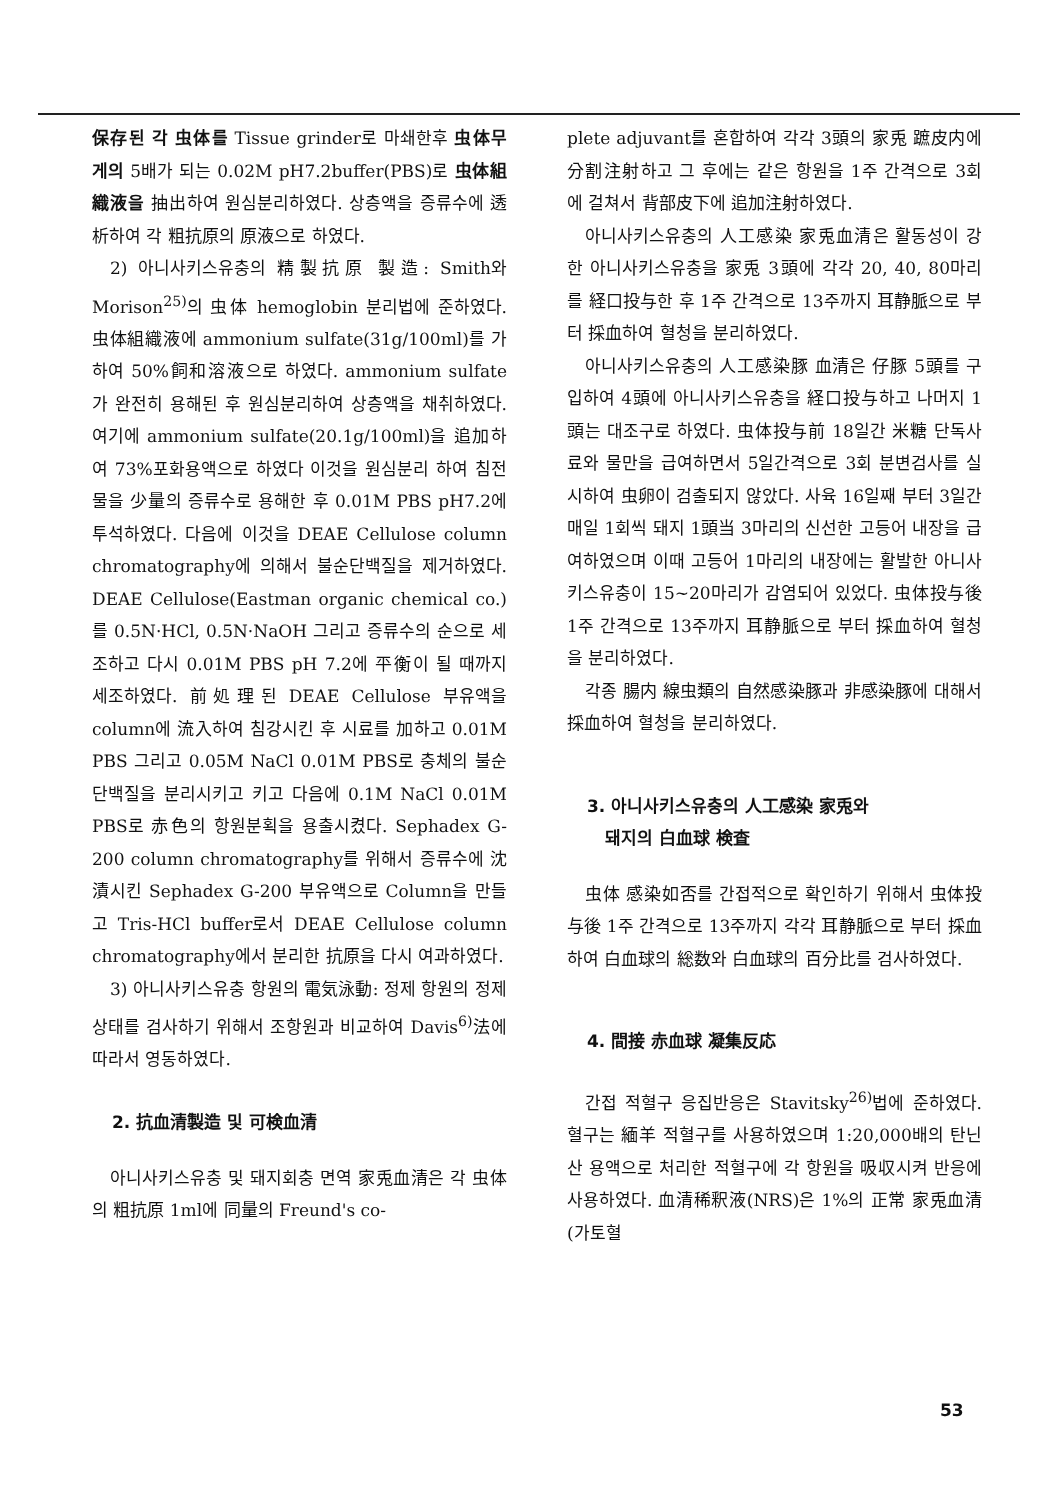保存된 각 虫体를 Tissue grinder로 마쇄한후 虫体무게의 5배가 되는 0.02M pH7.2buffer(PBS)로 虫体組織液을 抽出하여 원심분리하였다. 상층액을 증류수에 透析하여 각 粗抗原의 原液으로 하였다.
2) 아니사키스유충의 精製抗原 製造: Smith와 Morison<sup>25)</sup>의 虫体 hemoglobin 분리법에 준하였다. 虫体組織液에 ammonium sulfate(31g/100ml)를 가하여 50%飼和溶液으로 하였다. ammonium sulfate가 완전히 용해된 후 원심분리하여 상층액을 채취하였다. 여기에 ammonium sulfate(20.1g/100ml)을 追加하여 73%포화용액으로 하였다 이것을 원심분리 하여 침전물을 少量의 증류수로 용해한 후 0.01M PBS pH7.2에 투석하였다. 다음에 이것을 DEAE Cellulose column chromatography에 의해서 불순단백질을 제거하였다. DEAE Cellulose(Eastman organic chemical co.)를 0.5N·HCl, 0.5N·NaOH 그리고 증류수의 순으로 세조하고 다시 0.01M PBS pH 7.2에 平衡이 될 때까지 세조하였다. 前処理된 DEAE Cellulose 부유액을 column에 流入하여 침강시킨 후 시료를 加하고 0.01M PBS 그리고 0.05M NaCl 0.01M PBS로 충체의 불순 단백질을 분리시키고 키고 다음에 0.1M NaCl 0.01M PBS로 赤色의 항원분획을 용출시켰다. Sephadex G-200 column chromatography를 위해서 증류수에 沈漬시킨 Sephadex G-200 부유액으로 Column을 만들고 Tris-HCl buffer로서 DEAE Cellulose column chromatography에서 분리한 抗原을 다시 여과하였다.
3) 아니사키스유충 항원의 電気泳動: 정제 항원의 정제상태를 검사하기 위해서 조항원과 비교하여 Davis<sup>6)</sup>法에 따라서 영동하였다.
2. 抗血清製造 및 可検血清
아니사키스유충 및 돼지회충 면역 家兎血清은 각 虫体의 粗抗原 1ml에 同量의 Freund's co-
plete adjuvant를 혼합하여 각각 3頭의 家兎 蹠皮内에 分割注射하고 그 후에는 같은 항원을 1주 간격으로 3회에 걸쳐서 背部皮下에 追加注射하였다.
아니사키스유충의 人工感染 家兎血清은 활동성이 강한 아니사키스유충을 家兎 3頭에 각각 20, 40, 80마리를 経口投与한 후 1주 간격으로 13주까지 耳静脈으로 부터 採血하여 혈청을 분리하였다.
아니사키스유충의 人工感染豚 血清은 仔豚 5頭를 구입하여 4頭에 아니사키스유충을 経口投与하고 나머지 1頭는 대조구로 하였다. 虫体投与前 18일간 米糖 단독사료와 물만을 급여하면서 5일간격으로 3회 분변검사를 실시하여 虫卵이 검출되지 않았다. 사육 16일째 부터 3일간 매일 1회씩 돼지 1頭当 3마리의 신선한 고등어 내장을 급여하였으며 이때 고등어 1마리의 내장에는 활발한 아니사키스유충이 15~20마리가 감염되어 있었다. 虫体投与後 1주 간격으로 13주까지 耳静脈으로 부터 採血하여 혈청을 분리하였다.
각종 腸内 線虫類의 自然感染豚과 非感染豚에 대해서 採血하여 혈청을 분리하였다.
3. 아니사키스유충의 人工感染 家兎와
돼지의 白血球 検査
虫体 感染如否를 간접적으로 확인하기 위해서 虫体投与後 1주 간격으로 13주까지 각각 耳静脈으로 부터 採血하여 白血球의 総数와 白血球의 百分比를 검사하였다.
4. 間接 赤血球 凝集反応
간접 적혈구 응집반응은 Stavitsky<sup>26)</sup>법에 준하였다. 혈구는 緬羊 적혈구를 사용하였으며 1:20,000배의 탄닌산 용액으로 처리한 적혈구에 각 항원을 吸収시켜 반응에 사용하였다. 血清稀釈液(NRS)은 1%의 正常 家兎血清(가토혈
53